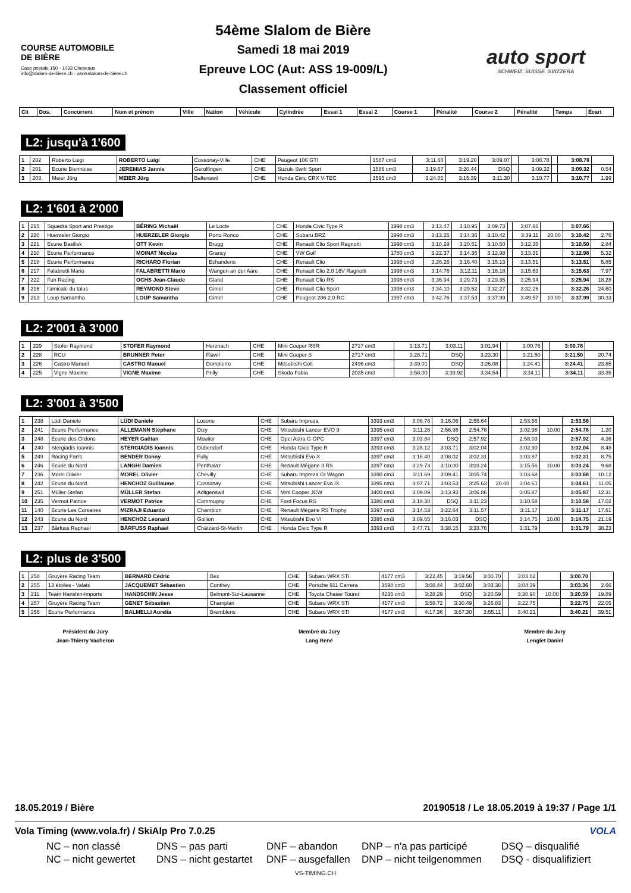COURSE AUTOMOBILE DE BIÈRE
Case postale 150 - 1033 Cheseaux
info@slalom-de-biere.ch - www.slalom-de-biere.ch
54ème Slalom de Bière
Samedi 18 mai 2019
Epreuve LOC (Aut: ASS 19-009/L)
Classement officiel
auto sport
SCHWEIZ. SUISSE. SVIZZERA
| Clt | Dos. | Concurrent | Nom et prénom | Ville | Nation | Véhicule | Cylindrée | Essai 1 | Essai 2 | Course 1 | Pénalité | Course 2 | Pénalité | Temps | Écart |
| --- | --- | --- | --- | --- | --- | --- | --- | --- | --- | --- | --- | --- | --- | --- | --- |
L2: jusqu'à 1'600
| 1 | 202 | Roberto Luigi | ROBERTO Luigi | Cossonay-Ville | CHE | Peugeot 106 GTI | 1587 cm3 | 3:11.60 | 3:19.20 | 3:09.07 | | 3:08.78 | | 3:08.78 | |
| 2 | 201 | Ecurie Biennoise | JEREMIAS Jannis | Gerolfingen | CHE | Suzuki Swift Sport | 1586 cm3 | 3:19.67 | 3:20.44 | DSQ | | 3:09.32 | | 3:09.32 | 0.54 |
| 3 | 203 | Meier Jürg | MEIER Jürg | Baltenswil | CHE | Honda Civic CRX V-TEC | 1595 cm3 | 3:24.01 | 3:15.39 | 3:11.30 | | 3:10.77 | | 3:10.77 | 1.99 |
L2: 1'601 à 2'000
| 1 | 215 | Squadra Sport and Prestige | BÉRING Michaël | Le Locle | CHE | Honda Civic Type R | 1998 cm3 | 3:13.47 | 3:10.95 | 3:09.73 | | 3:07.66 | | 3:07.66 | |
| 2 | 220 | Huerzeler Giorgio | HUERZELER Giorgio | Porto Ronco | CHE | Subaru BRZ | 1998 cm3 | 3:13.25 | 3:14.36 | 3:10.42 | | 3:39.11 | 20.00 | 3:10.42 | 2.76 |
| 3 | 221 | Ecurie Basilisk | OTT Kevin | Brugg | CHE | Renault Clio Sport Ragnotti | 1998 cm3 | 3:18.29 | 3:20.51 | 3:10.50 | | 3:12.35 | | 3:10.50 | 2.84 |
| 4 | 210 | Ecurie Performance | MOINAT Nicolas | Grancy | CHE | VW Golf | 1780 cm3 | 3:22.37 | 3:14.36 | 3:12.98 | | 3:13.31 | | 3:12.98 | 5.32 |
| 5 | 218 | Ecurie Performance | RICHARD Florian | Echandens | CHE | Renault Clio | 1998 cm3 | 3:26.26 | 3:16.40 | 3:15.13 | | 3:13.51 | | 3:13.51 | 5.85 |
| 6 | 217 | Falabretti Mario | FALABRETTI Mario | Wangen an der Aare | CHE | Renault Clio 2.0 16V Ragnotti | 1998 cm3 | 3:14.76 | 3:12.11 | 3:16.18 | | 3:15.63 | | 3:15.63 | 7.97 |
| 7 | 222 | Fun Racing | OCHS Jean-Claude | Gland | CHE | Renault Clio RS | 1998 cm3 | 3:36.94 | 3:29.73 | 3:29.35 | | 3:25.94 | | 3:25.94 | 18.28 |
| 8 | 216 | l'amicale du talus | REYMOND Steve | Gimel | CHE | Renault Clio Sport | 1998 cm3 | 3:34.10 | 3:29.52 | 3:32.27 | | 3:32.26 | | 3:32.26 | 24.60 |
| 9 | 213 | Loup Samantha | LOUP Samantha | Gimel | CHE | Peugeot 206 2.0 RC | 1997 cm3 | 3:42.76 | 3:37.53 | 3:37.99 | | 3:49.57 | 10.00 | 3:37.99 | 30.33 |
L2: 2'001 à 3'000
| 1 | 229 | Stofer Raymond | STOFER Raymond | Herznach | CHE | Mini Cooper RSR | 2717 cm3 | 3:13.71 | 3:03.11 | 3:01.94 | | 3:00.76 | | 3:00.76 | |
| 2 | 228 | RCU | BRUNNER Peter | Flawil | CHE | Mini Cooper S | 2717 cm3 | 3:28.71 | DSQ | 3:23.30 | | 3:21.50 | | 3:21.50 | 20.74 |
| 3 | 226 | Castro Manuel | CASTRO Manuel | Dompierre | CHE | Mitsubishi Colt | 2496 cm3 | 3:39.01 | DSQ | 3:26.08 | | 3:24.41 | | 3:24.41 | 23.65 |
| 4 | 225 | Vigne Maxime | VIGNE Maxime | Prilly | CHE | Skoda Fabia | 2035 cm3 | 3:58.00 | 3:39.92 | 3:34.54 | | 3:34.11 | | 3:34.11 | 33.35 |
L2: 3'001 à 3'500
| 1 | 238 | Lüdi Daniele | LÜDI Daniele | Losone | CHE | Subaru Impreza | 3393 cm3 | 3:06.76 | 3:16.06 | 2:55.64 | | 2:53.56 | | 2:53.56 | |
| 2 | 241 | Ecurie Performance | ALLEMANN Stéphane | Dizy | CHE | Mitsubishi Lancer EVO 9 | 3395 cm3 | 3:11.26 | 2:56.96 | 2:54.76 | | 3:02.98 | 10.00 | 2:54.76 | 1.20 |
| 3 | 248 | Ecurie des Ordons | HEYER Gaëtan | Moutier | CHE | Opel Astra G OPC | 3397 cm3 | 3:03.84 | DSQ | 2:57.92 | | 2:58.03 | | 2:57.92 | 4.36 |
| 4 | 240 | Stergiadis Ioannis | STERGIADIS Ioannis | Dübendorf | CHE | Honda Civic Type R | 3393 cm3 | 3:28.12 | 3:03.71 | 3:02.04 | | 3:02.90 | | 3:02.04 | 8.48 |
| 5 | 249 | Racing Fan's | BENDER Danny | Fully | CHE | Mitsubishi Evo X | 3397 cm3 | 3:16.40 | 3:08.02 | 3:02.31 | | 3:03.87 | | 3:02.31 | 8.75 |
| 6 | 246 | Ecurie du Nord | LANGHI Damien | Penthalaz | CHE | Renault Mégane II RS | 3397 cm3 | 3:29.73 | 3:10.00 | 3:03.24 | | 3:15.56 | 10.00 | 3:03.24 | 9.68 |
| 7 | 236 | Morel Olivier | MOREL Olivier | Chevilly | CHE | Subaru Impreza Gt Wagon | 3390 cm3 | 3:11.69 | 3:09.41 | 3:05.74 | | 3:03.68 | | 3:03.68 | 10.12 |
| 8 | 242 | Ecurie du Nord | HENCHOZ Guillaume | Cossonay | CHE | Mitsubishi Lancer Evo IX | 3395 cm3 | 3:07.71 | 3:03.53 | 3:25.63 | 20.00 | 3:04.61 | | 3:04.61 | 11.05 |
| 9 | 251 | Müller Stefan | MÜLLER Stefan | Adligenswil | CHE | Mini Cooper JCW | 3400 cm3 | 3:09.09 | 3:13.93 | 3:06.86 | | 3:05.87 | | 3:05.87 | 12.31 |
| 10 | 235 | Vermot Patrice | VERMOT Patrice | Commugny | CHE | Ford Focus RS | 3380 cm3 | 3:18.38 | DSQ | 3:11.23 | | 3:10.58 | | 3:10.58 | 17.02 |
| 11 | 140 | Ecurie Les Corsaires | MIZRAJI Eduardo | Chamblon | CHE | Renault Mégane RS Trophy | 3397 cm3 | 3:14.53 | 3:22.64 | 3:11.57 | | 3:11.17 | | 3:11.17 | 17.61 |
| 12 | 243 | Ecurie du Nord | HENCHOZ Léonard | Gollion | CHE | Mitsubishi Evo VI | 3395 cm3 | 3:09.65 | 3:16.03 | DSQ | | 3:14.75 | 10.00 | 3:14.75 | 21.19 |
| 13 | 237 | Bärfuss Raphael | BÄRFUSS Raphael | Châtzard-St-Martin | CHE | Honda Civic Type R | 3393 cm3 | 3:47.71 | 3:38.15 | 3:33.76 | | 3:31.79 | | 3:31.79 | 38.23 |
L2: plus de 3'500
| 1 | 258 | Gruyère Racing Team | BERNARD Cédric | Bex | CHE | Subaru WRX STI | 4177 cm3 | 3:22.45 | 3:19.56 | 3:00.70 | | 3:03.02 | | 3:00.70 | |
| 2 | 255 | 13 étoiles - Valais | JACQUEMET Sébastien | Conthey | CHE | Porsche 911 Carrera | 3598 cm3 | 3:08.44 | 3:02.60 | 3:03.36 | | 3:04.39 | | 3:03.36 | 2.66 |
| 3 | 211 | Team Hanshin-Imports | HANDSCHIN Jesse | Belmont-Sur-Lausanne | CHE | Toyota Chaser Tourer | 4235 cm3 | 3:28.29 | DSQ | 3:20.59 | | 3:30.90 | 10.00 | 3:20.59 | 19.89 |
| 4 | 257 | Gruyère Racing Team | GENET Sébastien | Champlan | CHE | Subaru WRX STI | 4177 cm3 | 3:58.72 | 3:30.49 | 3:26.83 | | 3:22.75 | | 3:22.75 | 22.05 |
| 5 | 256 | Ecurie Performance | BALMELLI Aurelia | Bremblens | CHE | Subaru WRX STI | 4177 cm3 | 4:17.36 | 3:57.30 | 3:55.11 | | 3:40.21 | | 3:40.21 | 39.51 |
Président du Jury
Jean-Thierry Vacheron
Membre du Jury
Lang René
Membre du Jury
Lenglet Daniel
18.05.2019 / Bière 20190518 / Le 18.05.2019 à 19:37 / Page 1/1
Vola Timing (www.vola.fr) / SkiAlp Pro 7.0.25 VOLA
NC – non classé
DNS – pas parti
DNF – abandon
DNP – n'a pas participé
DSQ – disqualifié
NC – nicht gewertet
DNS – nicht gestartet
DNF – ausgefallen
DNP – nicht teilgenommen
DSQ - disqualifiziert
VS-TIMING.CH